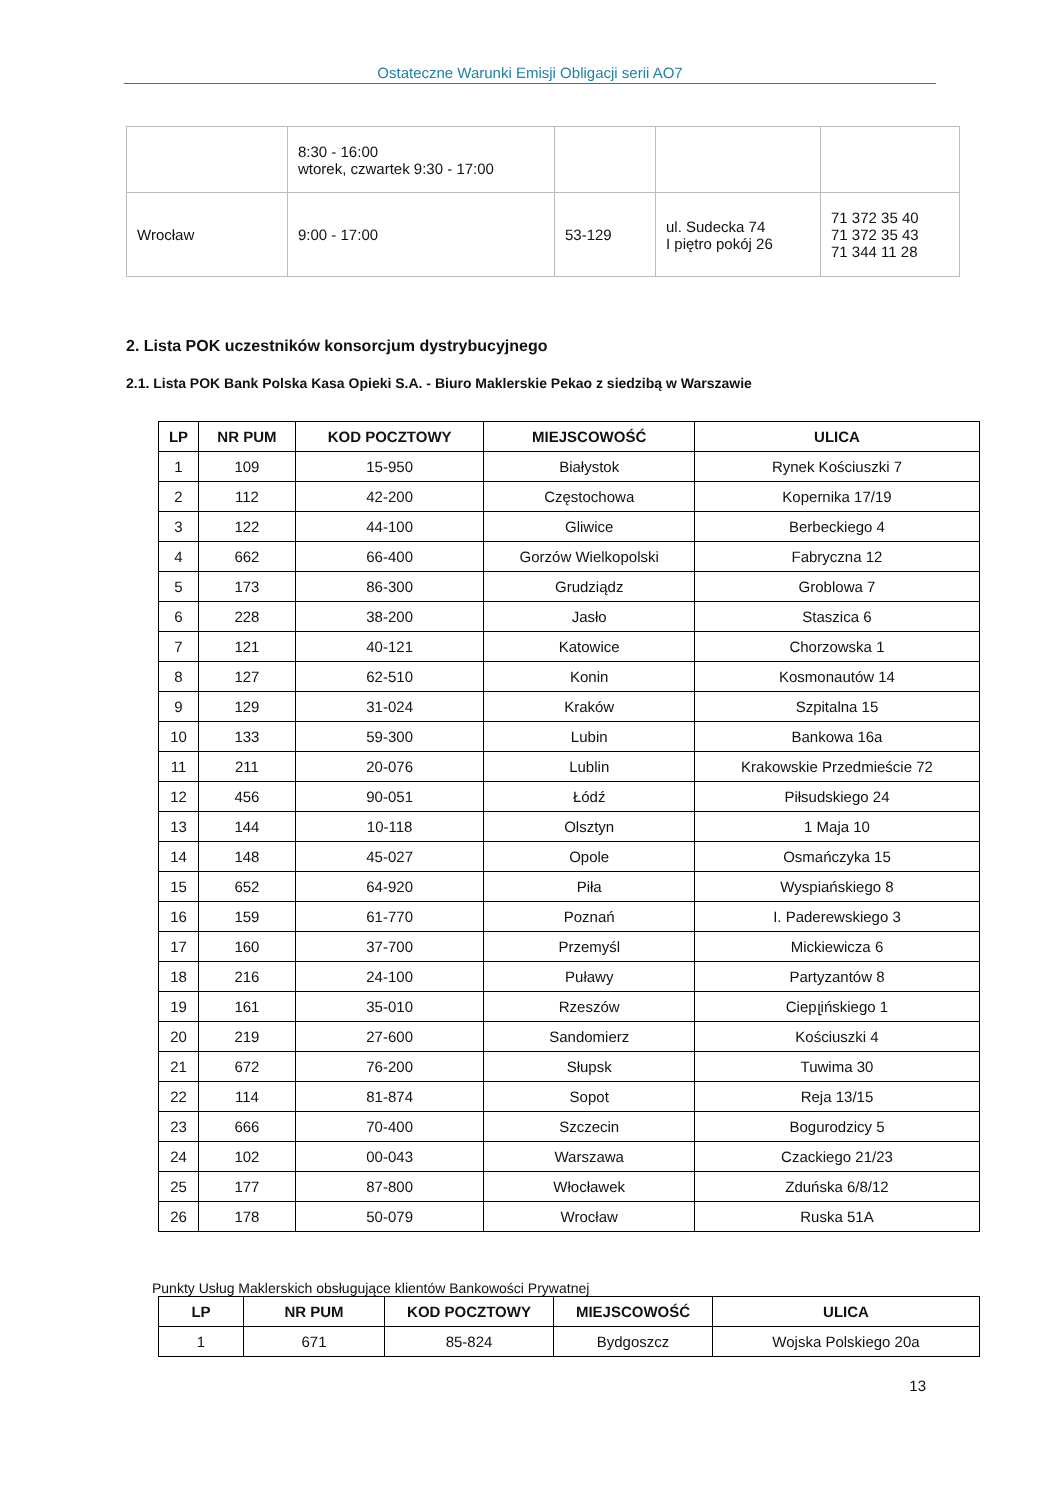Ostateczne Warunki Emisji Obligacji serii AO7
| | 8:30 - 16:00 wtorek, czwartek 9:30 - 17:00 | | | |
| Wrocław | 9:00 - 17:00 | 53-129 | ul. Sudecka 74 I piętro pokój 26 | 71 372 35 40 71 372 35 43 71 344 11 28 |
2. Lista POK uczestników konsorcjum dystrybucyjnego
2.1. Lista POK Bank Polska Kasa Opieki S.A. - Biuro Maklerskie Pekao z siedzibą w Warszawie
| LP | NR PUM | KOD POCZTOWY | MIEJSCOWOŚĆ | ULICA |
| --- | --- | --- | --- | --- |
| 1 | 109 | 15-950 | Białystok | Rynek Kościuszki 7 |
| 2 | 112 | 42-200 | Częstochowa | Kopernika 17/19 |
| 3 | 122 | 44-100 | Gliwice | Berbeckiego 4 |
| 4 | 662 | 66-400 | Gorzów Wielkopolski | Fabryczna 12 |
| 5 | 173 | 86-300 | Grudziądz | Groblowa 7 |
| 6 | 228 | 38-200 | Jasło | Staszica 6 |
| 7 | 121 | 40-121 | Katowice | Chorzowska 1 |
| 8 | 127 | 62-510 | Konin | Kosmonautów 14 |
| 9 | 129 | 31-024 | Kraków | Szpitalna 15 |
| 10 | 133 | 59-300 | Lubin | Bankowa 16a |
| 11 | 211 | 20-076 | Lublin | Krakowskie Przedmieście 72 |
| 12 | 456 | 90-051 | Łódź | Piłsudskiego 24 |
| 13 | 144 | 10-118 | Olsztyn | 1 Maja 10 |
| 14 | 148 | 45-027 | Opole | Osmańczyka 15 |
| 15 | 652 | 64-920 | Piła | Wyspiańskiego 8 |
| 16 | 159 | 61-770 | Poznań | I. Paderewskiego 3 |
| 17 | 160 | 37-700 | Przemyśl | Mickiewicza 6 |
| 18 | 216 | 24-100 | Puławy | Partyzantów 8 |
| 19 | 161 | 35-010 | Rzeszów | Ciepլińskiego 1 |
| 20 | 219 | 27-600 | Sandomierz | Kościuszki 4 |
| 21 | 672 | 76-200 | Słupsk | Tuwima 30 |
| 22 | 114 | 81-874 | Sopot | Reja 13/15 |
| 23 | 666 | 70-400 | Szczecin | Bogurodzicy 5 |
| 24 | 102 | 00-043 | Warszawa | Czackiego 21/23 |
| 25 | 177 | 87-800 | Włocławek | Zduńska 6/8/12 |
| 26 | 178 | 50-079 | Wrocław | Ruska 51A |
Punkty Usług Maklerskich obsługujące klientów Bankowości Prywatnej
| LP | NR PUM | KOD POCZTOWY | MIEJSCOWOŚĆ | ULICA |
| --- | --- | --- | --- | --- |
| 1 | 671 | 85-824 | Bydgoszcz | Wojska Polskiego 20a |
13